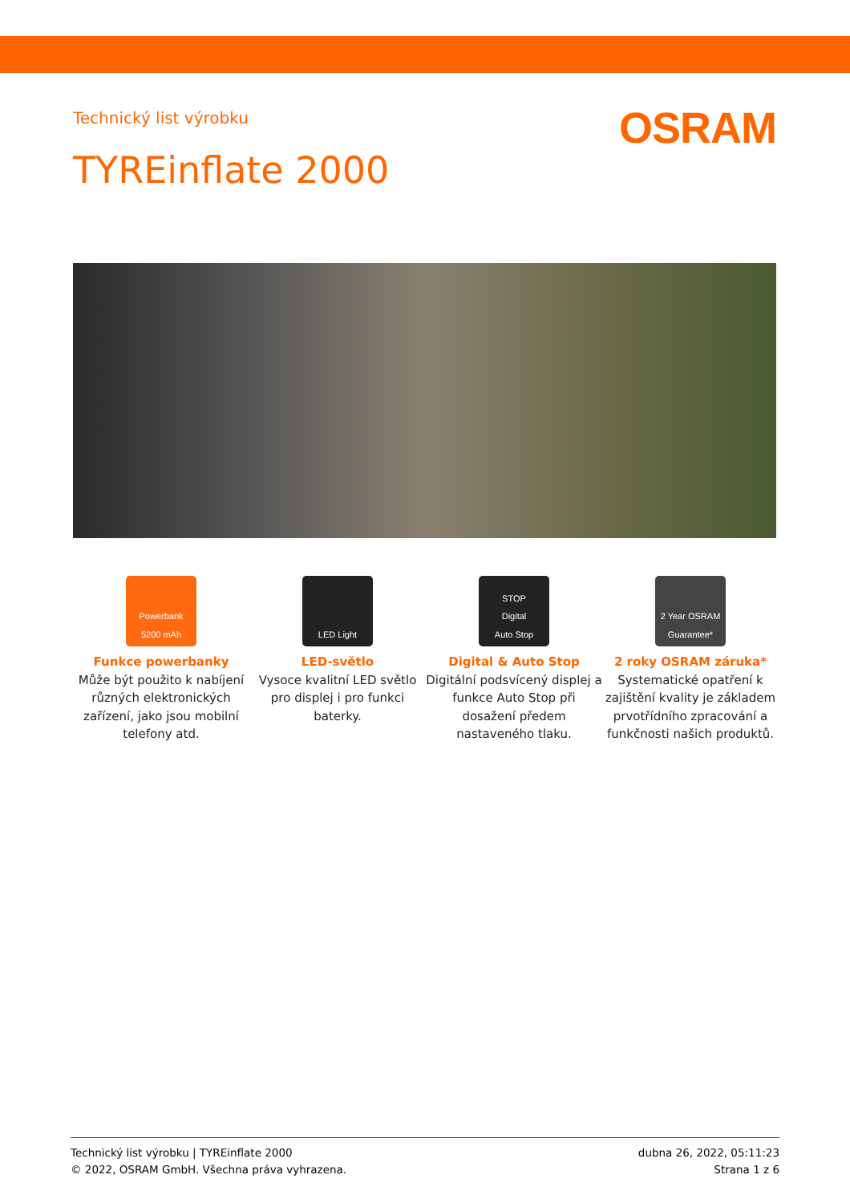Technický list výrobku OSRAM
TYREinflate 2000
Powerbank
5200 mAh
Funkce powerbanky
Může být použito k nabíjení různých elektronických zařízení, jako jsou mobilní telefony atd.
LED Light
LED-světlo
Vysoce kvalitní LED světlo pro displej i pro funkci baterky.
STOP
Digital
Auto Stop
Digital & Auto Stop
Digitální podsvícený displej a funkce Auto Stop při dosažení předem nastaveného tlaku.
2 Year OSRAM Guarantee*
2 roky OSRAM záruka*
Systematické opatření k zajištění kvality je základem prvotřídního zpracování a funkčnosti našich produktů.
Technický list výrobku | TYREinflate 2000
© 2022, OSRAM GmbH. Všechna práva vyhrazena.
dubna 26, 2022, 05:11:23
Strana 1 z 6